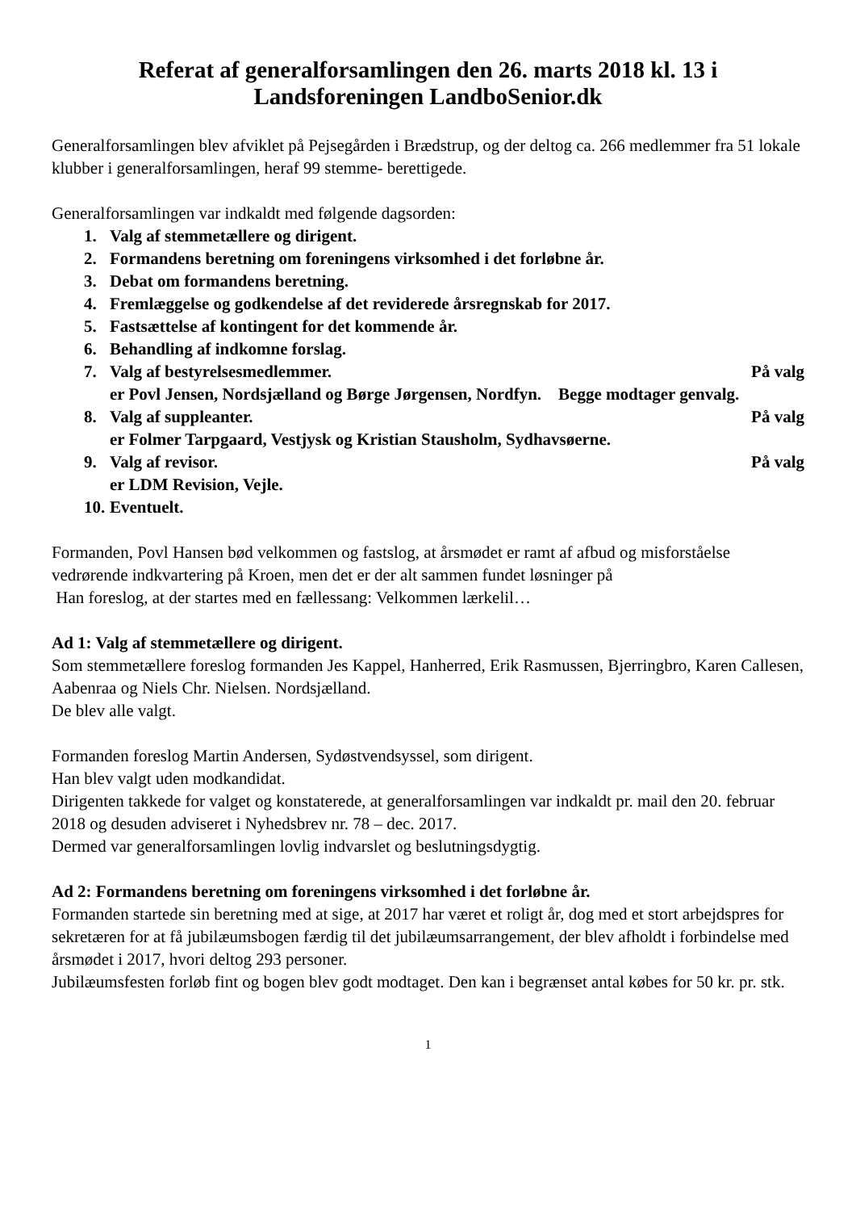Referat af generalforsamlingen den 26. marts 2018 kl. 13 i
Landsforeningen LandboSenior.dk
Generalforsamlingen blev afviklet på Pejsegården i Brædstrup, og der deltog ca. 266 medlemmer fra 51 lokale klubber i generalforsamlingen, heraf 99 stemme- berettigede.
Generalforsamlingen var indkaldt med følgende dagsorden:
1. Valg af stemmetællere og dirigent.
2. Formandens beretning om foreningens virksomhed i det forløbne år.
3. Debat om formandens beretning.
4. Fremlæggelse og godkendelse af det reviderede årsregnskab for 2017.
5. Fastsættelse af kontingent for det kommende år.
6. Behandling af indkomne forslag.
7. Valg af bestyrelsesmedlemmer. På valg
er Povl Jensen, Nordsjælland og Børge Jørgensen, Nordfyn. Begge modtager genvalg.
8. Valg af suppleanter. På valg
er Folmer Tarpgaard, Vestjysk og Kristian Stausholm, Sydhavsøerne.
9. Valg af revisor. På valg
er LDM Revision, Vejle.
10. Eventuelt.
Formanden, Povl Hansen bød velkommen og fastslog, at årsmødet er ramt af afbud og misforståelse vedrørende indkvartering på Kroen, men det er der alt sammen fundet løsninger på
Han foreslog, at der startes med en fællessang: Velkommen lærkelil…
Ad 1: Valg af stemmetællere og dirigent.
Som stemmetællere foreslog formanden Jes Kappel, Hanherred, Erik Rasmussen, Bjerringbro, Karen Callesen, Aabenraa og Niels Chr. Nielsen. Nordsjælland.
De blev alle valgt.
Formanden foreslog Martin Andersen, Sydøstvendsyssel, som dirigent.
Han blev valgt uden modkandidat.
Dirigenten takkede for valget og konstaterede, at generalforsamlingen var indkaldt pr. mail den 20. februar 2018 og desuden adviseret i Nyhedsbrev nr. 78 – dec. 2017.
Dermed var generalforsamlingen lovlig indvarslet og beslutningsdygtig.
Ad 2: Formandens beretning om foreningens virksomhed i det forløbne år.
Formanden startede sin beretning med at sige, at 2017 har været et roligt år, dog med et stort arbejdspres for sekretæren for at få jubilæumsbogen færdig til det jubilæumsarrangement, der blev afholdt i forbindelse med årsmødet i 2017, hvori deltog 293 personer.
Jubilæumsfesten forløb fint og bogen blev godt modtaget. Den kan i begrænset antal købes for 50 kr. pr. stk.
1